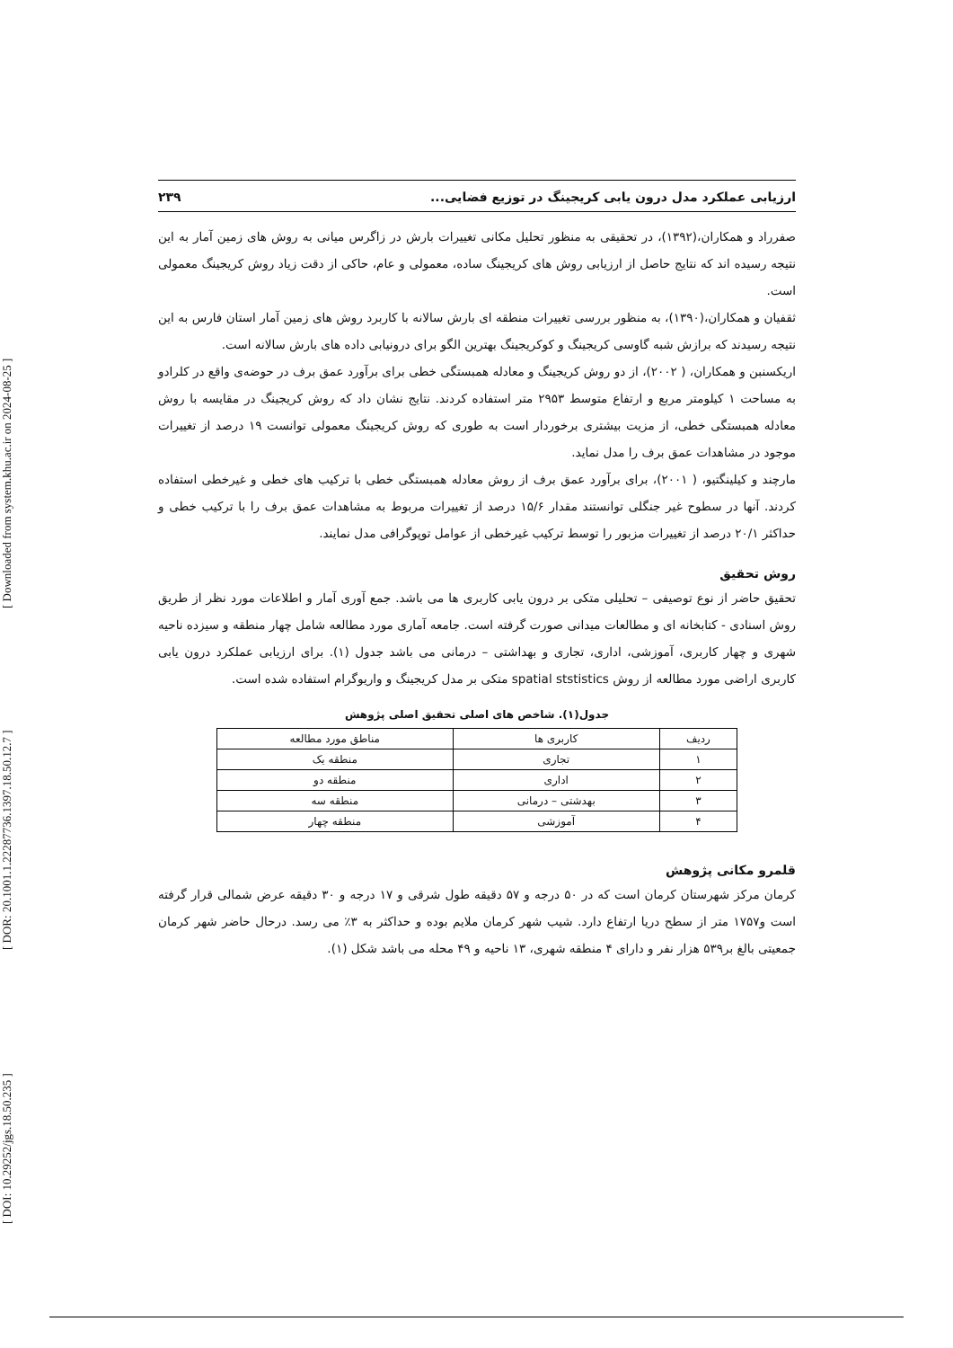[ DOI: 10.29252/jgs.18.50.235 ] [ DOR: 20.1001.1.22287736.1397.18.50.12.7 ] [ Downloaded from system.khu.ac.ir on 2024-08-25 ]
ارزیابی عملکرد مدل درون یابی کریجینگ در توزیع فضایی... ۲۳۹
صفرراد و همکاران،(۱۳۹۲)، در تحقیقی به منظور تحلیل مکانی تغییرات بارش در زاگرس میانی به روش های زمین آمار به این نتیجه رسیده اند که نتایج حاصل از ارزیابی روش های کریجینگ ساده، معمولی و عام، حاکی از دقت زیاد روش کریجینگ معمولی است.
ثقفیان و همکاران،(۱۳۹۰)، به منظور بررسی تغییرات منطقه ای بارش سالانه با کاربرد روش های زمین آمار استان فارس به این نتیجه رسیدند که برازش شبه گاوسی کریجینگ و کوکریجینگ بهترین الگو برای درونیابی داده های بارش سالانه است.
اریکسنبن و همکاران، ( ۲۰۰۲)، از دو روش کریجینگ و معادله همبستگی خطی برای برآورد عمق برف در حوضه‌ی واقع در کلرادو به مساحت ۱ کیلومتر مربع و ارتفاع متوسط ۲۹۵۳ متر استفاده کردند. نتایج نشان داد که روش کریجینگ در مقایسه با روش معادله همبستگی خطی، از مزیت بیشتری برخوردار است به طوری که روش کریجینگ معمولی توانست ۱۹ درصد از تغییرات موجود در مشاهدات عمق برف را مدل نماید.
مارچند و کیلینگتیو، ( ۲۰۰۱)، برای برآورد عمق برف از روش معادله همبستگی خطی با ترکیب های خطی و غیرخطی استفاده کردند. آنها در سطوح غیر جنگلی توانستند مقدار ۱۵/۶ درصد از تغییرات مربوط به مشاهدات عمق برف را با ترکیب خطی و حداکثر ۲۰/۱ درصد از تغییرات مزبور را توسط ترکیب غیرخطی از عوامل توپوگرافی مدل نمایند.
روش تحقیق
تحقیق حاضر از نوع توصیفی – تحلیلی متکی بر درون یابی کاربری ها می باشد. جمع آوری آمار و اطلاعات مورد نظر از طریق روش اسنادی - کتابخانه ای و مطالعات میدانی صورت گرفته است. جامعه آماری مورد مطالعه شامل چهار منطقه و سیزده ناحیه شهری و چهار کاربری، آموزشی، اداری، تجاری و بهداشتی – درمانی می باشد جدول (۱). برای ارزیابی عملکرد درون یابی کاربری اراضی مورد مطالعه از روش spatial ststistics متکی بر مدل کریجینگ و واریوگرام استفاده شده است.
جدول(۱). شاخص های اصلی تحقیق اصلی پژوهش
| ردیف | کاربری ها | مناطق مورد مطالعه |
| --- | --- | --- |
| ۱ | تجاری | منطقه یک |
| ۲ | اداری | منطقه دو |
| ۳ | بهدشتی – درمانی | منطقه سه |
| ۴ | آموزشی | منطقه چهار |
قلمرو مکانی پژوهش
کرمان مرکز شهرستان کرمان است که در ۵۰ درجه و ۵۷ دقیقه طول شرقی و ۱۷ درجه و ۳۰ دقیقه عرض شمالی قرار گرفته است و۱۷۵۷ متر از سطح دریا ارتفاع دارد. شیب شهر کرمان ملایم بوده و حداکثر به ۳٪ می رسد. درحال حاضر شهر کرمان جمعیتی بالغ بر۵۳۹ هزار نفر و دارای ۴ منطقه شهری، ۱۳ ناحیه و ۴۹ محله می باشد شکل (۱).